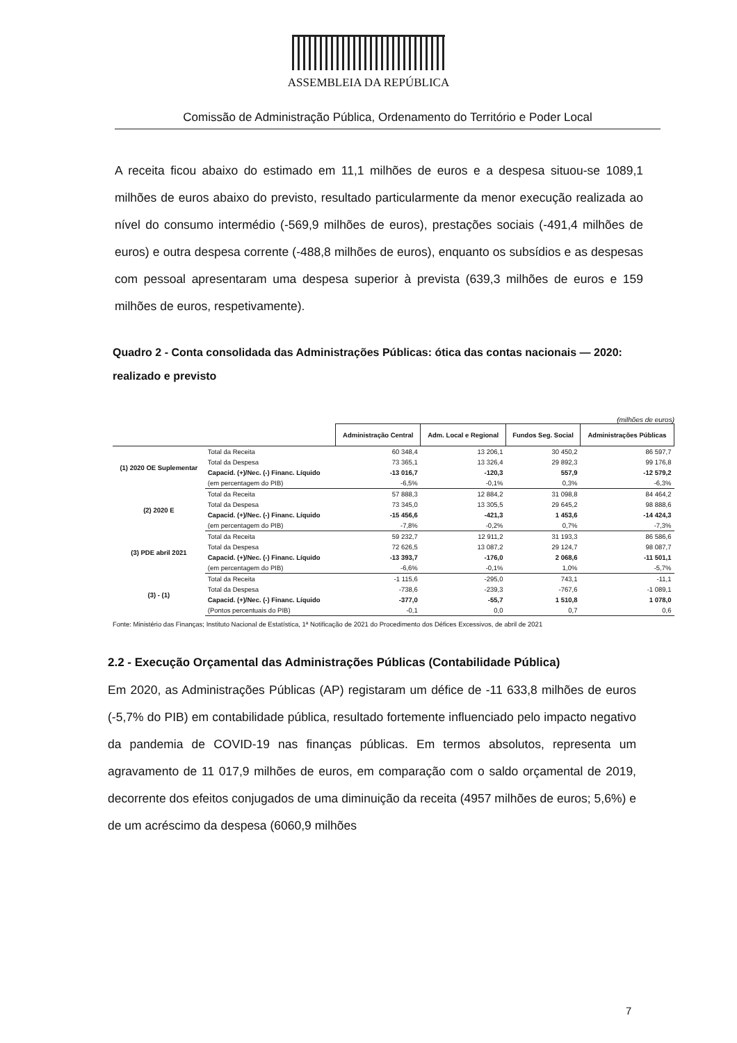ASSEMBLEIA DA REPÚBLICA
Comissão de Administração Pública, Ordenamento do Território e Poder Local
A receita ficou abaixo do estimado em 11,1 milhões de euros e a despesa situou-se 1089,1 milhões de euros abaixo do previsto, resultado particularmente da menor execução realizada ao nível do consumo intermédio (-569,9 milhões de euros), prestações sociais (-491,4 milhões de euros) e outra despesa corrente (-488,8 milhões de euros), enquanto os subsídios e as despesas com pessoal apresentaram uma despesa superior à prevista (639,3 milhões de euros e 159 milhões de euros, respetivamente).
Quadro 2 - Conta consolidada das Administrações Públicas: ótica das contas nacionais — 2020: realizado e previsto
(milhões de euros)
| | | Administração Central | Adm. Local e Regional | Fundos Seg. Social | Administrações Públicas |
| (1) 2020 OE Suplementar | Total da Receita | 60 348,4 | 13 206,1 | 30 450,2 | 86 597,7 |
| | Total da Despesa | 73 365,1 | 13 326,4 | 29 892,3 | 99 176,8 |
| | Capacid. (+)/Nec. (-) Financ. Líquido | -13 016,7 | -120,3 | 557,9 | -12 579,2 |
| | (em percentagem do PIB) | -6,5% | -0,1% | 0,3% | -6,3% |
| (2) 2020 E | Total da Receita | 57 888,3 | 12 884,2 | 31 098,8 | 84 464,2 |
| | Total da Despesa | 73 345,0 | 13 305,5 | 29 645,2 | 98 888,6 |
| | Capacid. (+)/Nec. (-) Financ. Líquido | -15 456,6 | -421,3 | 1 453,6 | -14 424,3 |
| | (em percentagem do PIB) | -7,8% | -0,2% | 0,7% | -7,3% |
| (3) PDE abril 2021 | Total da Receita | 59 232,7 | 12 911,2 | 31 193,3 | 86 586,6 |
| | Total da Despesa | 72 626,5 | 13 087,2 | 29 124,7 | 98 087,7 |
| | Capacid. (+)/Nec. (-) Financ. Líquido | -13 393,7 | -176,0 | 2 068,6 | -11 501,1 |
| | (em percentagem do PIB) | -6,6% | -0,1% | 1,0% | -5,7% |
| (3) - (1) | Total da Receita | -1 115,6 | -295,0 | 743,1 | -11,1 |
| | Total da Despesa | -738,6 | -239,3 | -767,6 | -1 089,1 |
| | Capacid. (+)/Nec. (-) Financ. Líquido | -377,0 | -55,7 | 1 510,8 | 1 078,0 |
| | (Pontos percentuais do PIB) | -0,1 | 0,0 | 0,7 | 0,6 |
Fonte: Ministério das Finanças; Instituto Nacional de Estatística, 1ª Notificação de 2021 do Procedimento dos Défices Excessivos, de abril de 2021
2.2 - Execução Orçamental das Administrações Públicas (Contabilidade Pública)
Em 2020, as Administrações Públicas (AP) registaram um défice de -11 633,8 milhões de euros (-5,7% do PIB) em contabilidade pública, resultado fortemente influenciado pelo impacto negativo da pandemia de COVID-19 nas finanças públicas. Em termos absolutos, representa um agravamento de 11 017,9 milhões de euros, em comparação com o saldo orçamental de 2019, decorrente dos efeitos conjugados de uma diminuição da receita (4957 milhões de euros; 5,6%) e de um acréscimo da despesa (6060,9 milhões
7